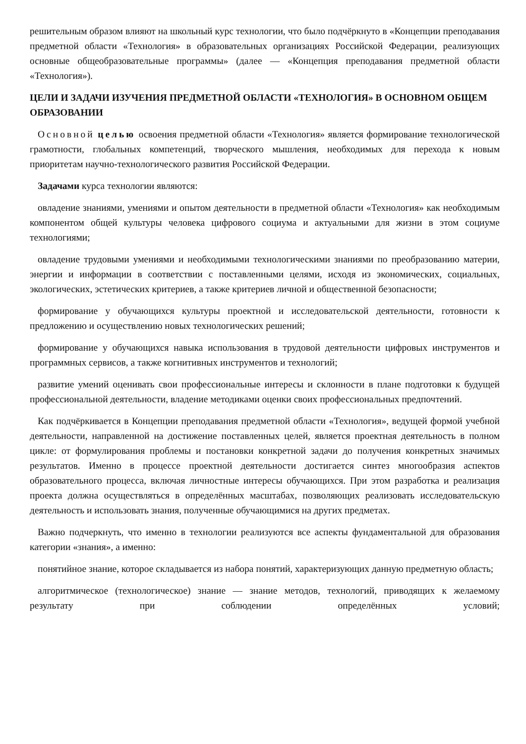решительным образом влияют на школьный курс технологии, что было подчёркнуто в «Концепции преподавания предметной области «Технология» в образовательных организациях Российской Федерации, реализующих основные общеобразовательные программы» (далее — «Концепция преподавания предметной области «Технология»).
ЦЕЛИ И ЗАДАЧИ ИЗУЧЕНИЯ ПРЕДМЕТНОЙ ОБЛАСТИ «ТЕХНОЛОГИЯ» В ОСНОВНОМ ОБЩЕМ ОБРАЗОВАНИИ
Основной целью освоения предметной области «Технология» является формирование технологической грамотности, глобальных компетенций, творческого мышления, необходимых для перехода к новым приоритетам научно-технологического развития Российской Федерации.
Задачами курса технологии являются:
овладение знаниями, умениями и опытом деятельности в предметной области «Технология» как необходимым компонентом общей культуры человека цифрового социума и актуальными для жизни в этом социуме технологиями;
овладение трудовыми умениями и необходимыми технологическими знаниями по преобразованию материи, энергии и информации в соответствии с поставленными целями, исходя из экономических, социальных, экологических, эстетических критериев, а также критериев личной и общественной безопасности;
формирование у обучающихся культуры проектной и исследовательской деятельности, готовности к предложению и осуществлению новых технологических решений;
формирование у обучающихся навыка использования в трудовой деятельности цифровых инструментов и программных сервисов, а также когнитивных инструментов и технологий;
развитие умений оценивать свои профессиональные интересы и склонности в плане подготовки к будущей профессиональной деятельности, владение методиками оценки своих профессиональных предпочтений.
Как подчёркивается в Концепции преподавания предметной области «Технология», ведущей формой учебной деятельности, направленной на достижение поставленных целей, является проектная деятельность в полном цикле: от формулирования проблемы и постановки конкретной задачи до получения конкретных значимых результатов. Именно в процессе проектной деятельности достигается синтез многообразия аспектов образовательного процесса, включая личностные интересы обучающихся. При этом разработка и реализация проекта должна осуществляться в определённых масштабах, позволяющих реализовать исследовательскую деятельность и использовать знания, полученные обучающимися на других предметах.
Важно подчеркнуть, что именно в технологии реализуются все аспекты фундаментальной для образования категории «знания», а именно:
понятийное знание, которое складывается из набора понятий, характеризующих данную предметную область;
алгоритмическое (технологическое) знание — знание методов, технологий, приводящих к желаемому результату при соблюдении определённых условий;